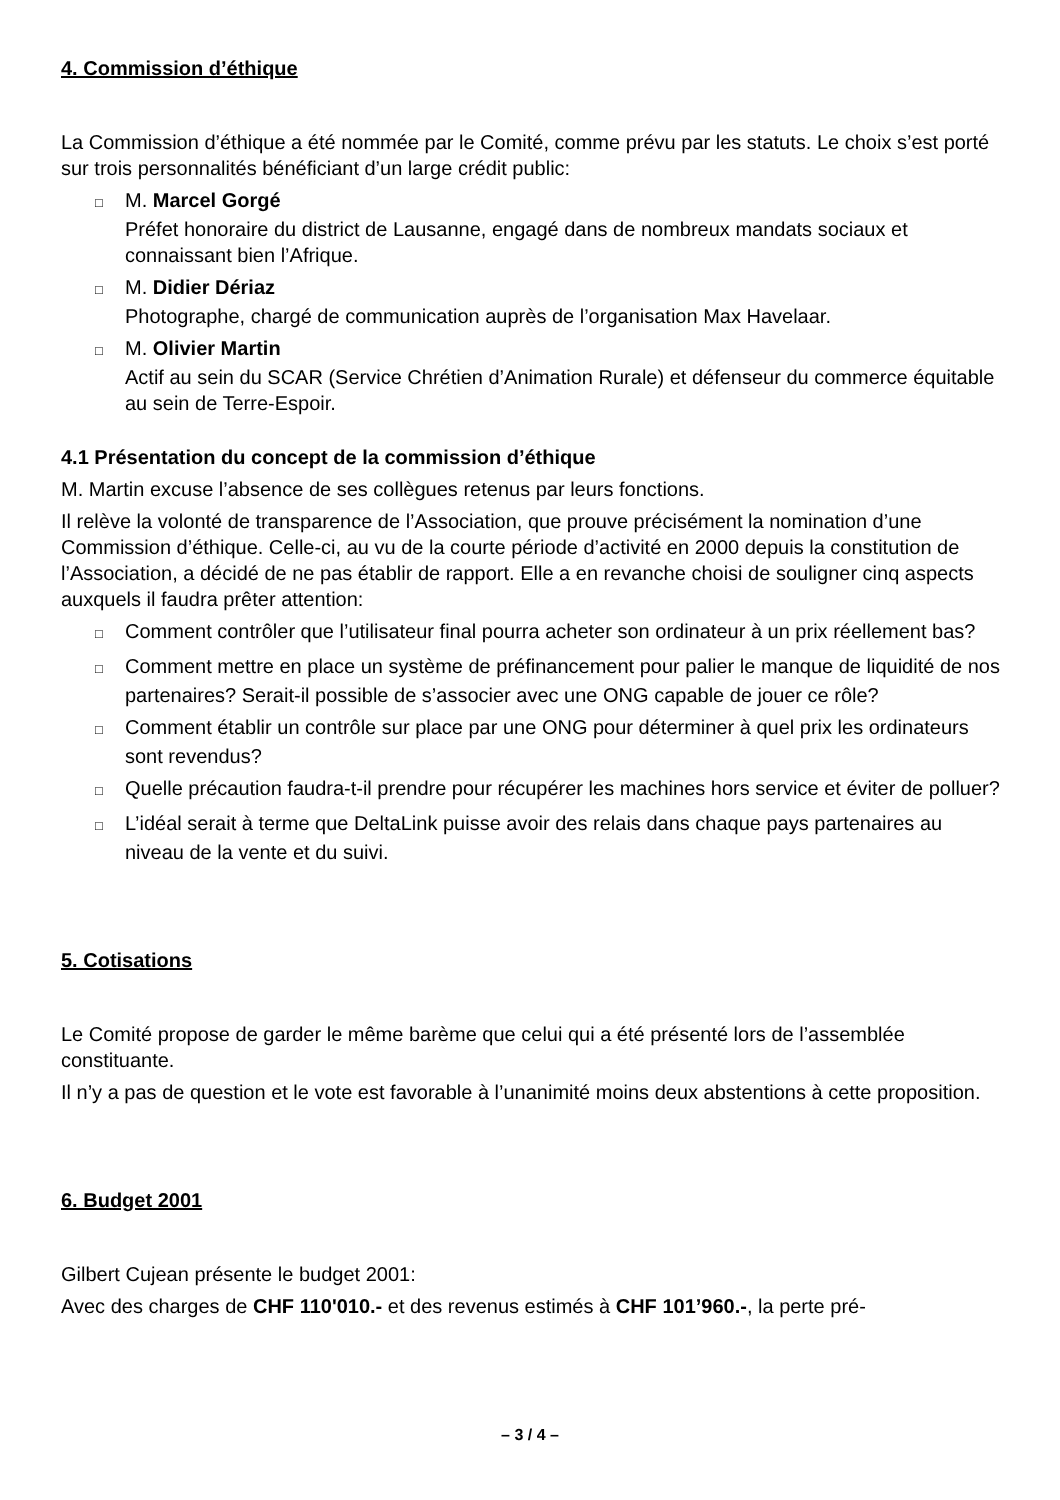4. Commission d’éthique
La Commission d’éthique a été nommée par le Comité, comme prévu par les statuts. Le choix s’est porté sur trois personnalités bénéficiant d’un large crédit public:
□ M. Marcel Gorgé
Préfet honoraire du district de Lausanne, engagé dans de nombreux mandats sociaux et connaissant bien l’Afrique.
□ M. Didier Dériaz
Photographe, chargé de communication auprès de l’organisation Max Havelaar.
□ M. Olivier Martin
Actif au sein du SCAR (Service Chrétien d’Animation Rurale) et défenseur du commerce équitable au sein de Terre-Espoir.
4.1 Présentation du concept de la commission d’éthique
M. Martin excuse l’absence de ses collègues retenus par leurs fonctions.
Il relève la volonté de transparence de l’Association, que prouve précisément la nomination d’une Commission d’éthique. Celle-ci, au vu de la courte période d’activité en 2000 depuis la constitution de l’Association, a décidé de ne pas établir de rapport. Elle a en revanche choisi de souligner cinq aspects auxquels il faudra prêter attention:
□ Comment contrôler que l’utilisateur final pourra acheter son ordinateur à un prix réellement bas?
□ Comment mettre en place un système de préfinancement pour palier le manque de liquidité de nos partenaires? Serait-il possible de s’associer avec une ONG capable de jouer ce rôle?
□ Comment établir un contrôle sur place par une ONG pour déterminer à quel prix les ordinateurs sont revendus?
□ Quelle précaution faudra-t-il prendre pour récupérer les machines hors service et éviter de polluer?
□ L’idéal serait à terme que DeltaLink puisse avoir des relais dans chaque pays partenaires au niveau de la vente et du suivi.
5. Cotisations
Le Comité propose de garder le même barème que celui qui a été présenté lors de l’assemblée constituante.
Il n’y a pas de question et le vote est favorable à l’unanimité moins deux abstentions à cette proposition.
6. Budget 2001
Gilbert Cujean présente le budget 2001:
Avec des charges de CHF 110'010.- et des revenus estimés à CHF 101’960.-, la perte pré-
– 3 / 4 –